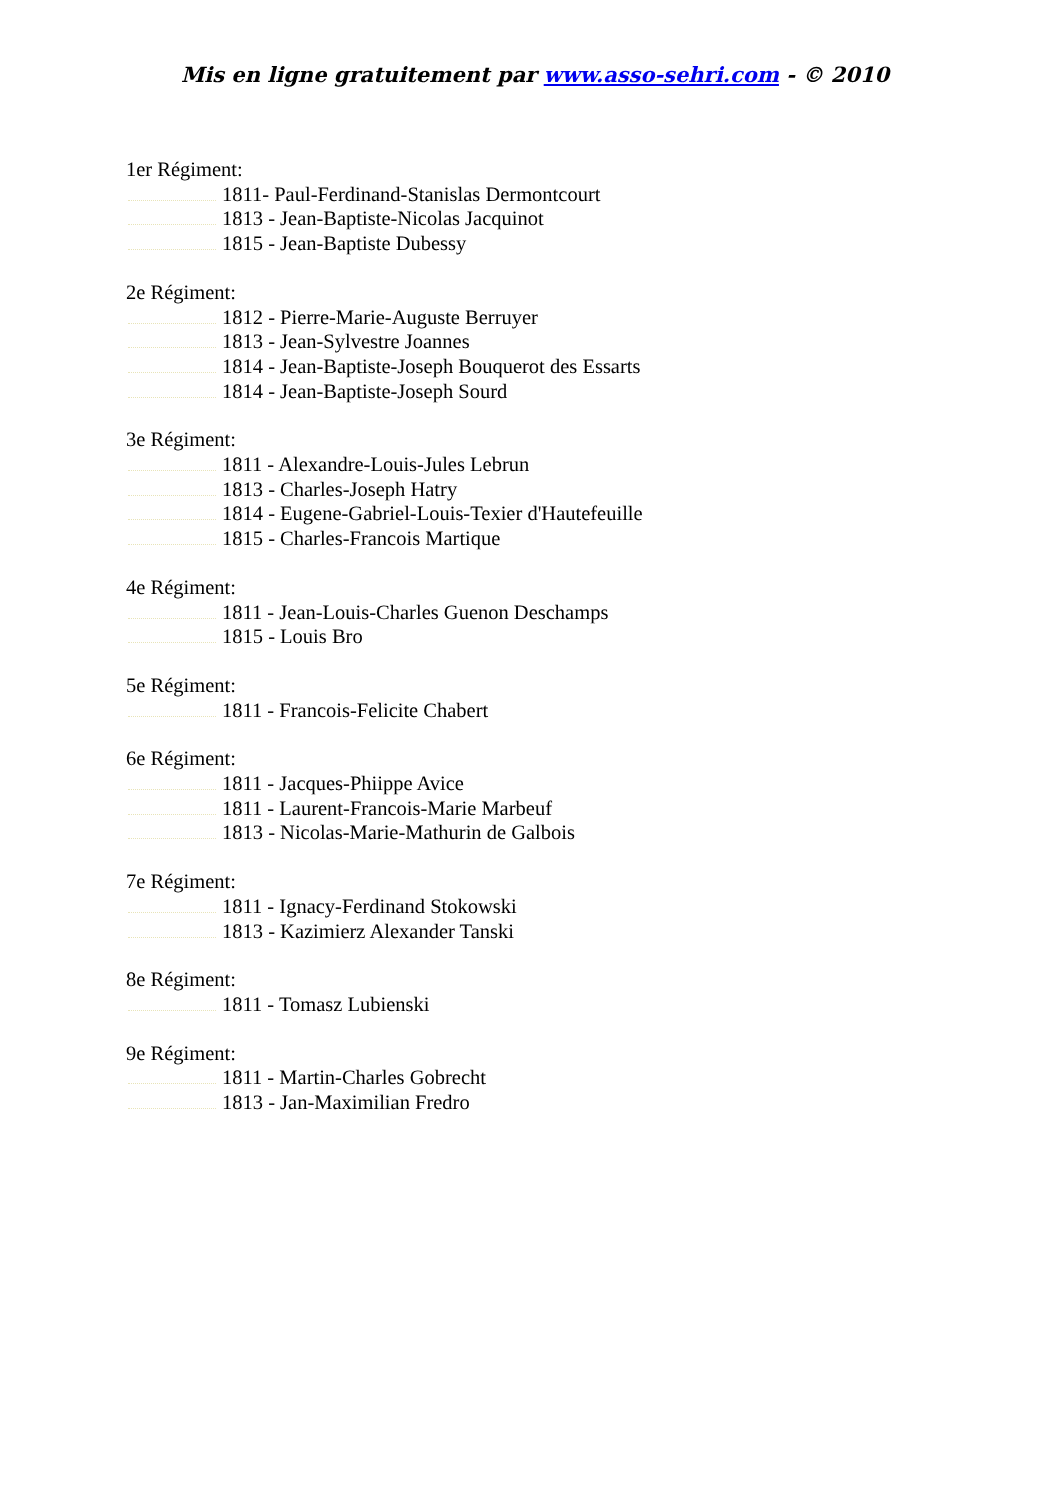Mis en ligne gratuitement par www.asso-sehri.com - © 2010
1er Régiment:
1811- Paul-Ferdinand-Stanislas Dermontcourt
1813 - Jean-Baptiste-Nicolas Jacquinot
1815 - Jean-Baptiste Dubessy
2e Régiment:
1812 - Pierre-Marie-Auguste Berruyer
1813 - Jean-Sylvestre Joannes
1814 - Jean-Baptiste-Joseph Bouquerot des Essarts
1814 - Jean-Baptiste-Joseph Sourd
3e Régiment:
1811 - Alexandre-Louis-Jules Lebrun
1813 - Charles-Joseph Hatry
1814 - Eugene-Gabriel-Louis-Texier d'Hautefeuille
1815 - Charles-Francois Martique
4e Régiment:
1811 - Jean-Louis-Charles Guenon Deschamps
1815 - Louis Bro
5e Régiment:
1811 - Francois-Felicite Chabert
6e Régiment:
1811 - Jacques-Phiippe Avice
1811 - Laurent-Francois-Marie Marbeuf
1813 - Nicolas-Marie-Mathurin de Galbois
7e Régiment:
1811 - Ignacy-Ferdinand Stokowski
1813 - Kazimierz Alexander Tanski
8e Régiment:
1811 - Tomasz Lubienski
9e Régiment:
1811 - Martin-Charles Gobrecht
1813 - Jan-Maximilian Fredro